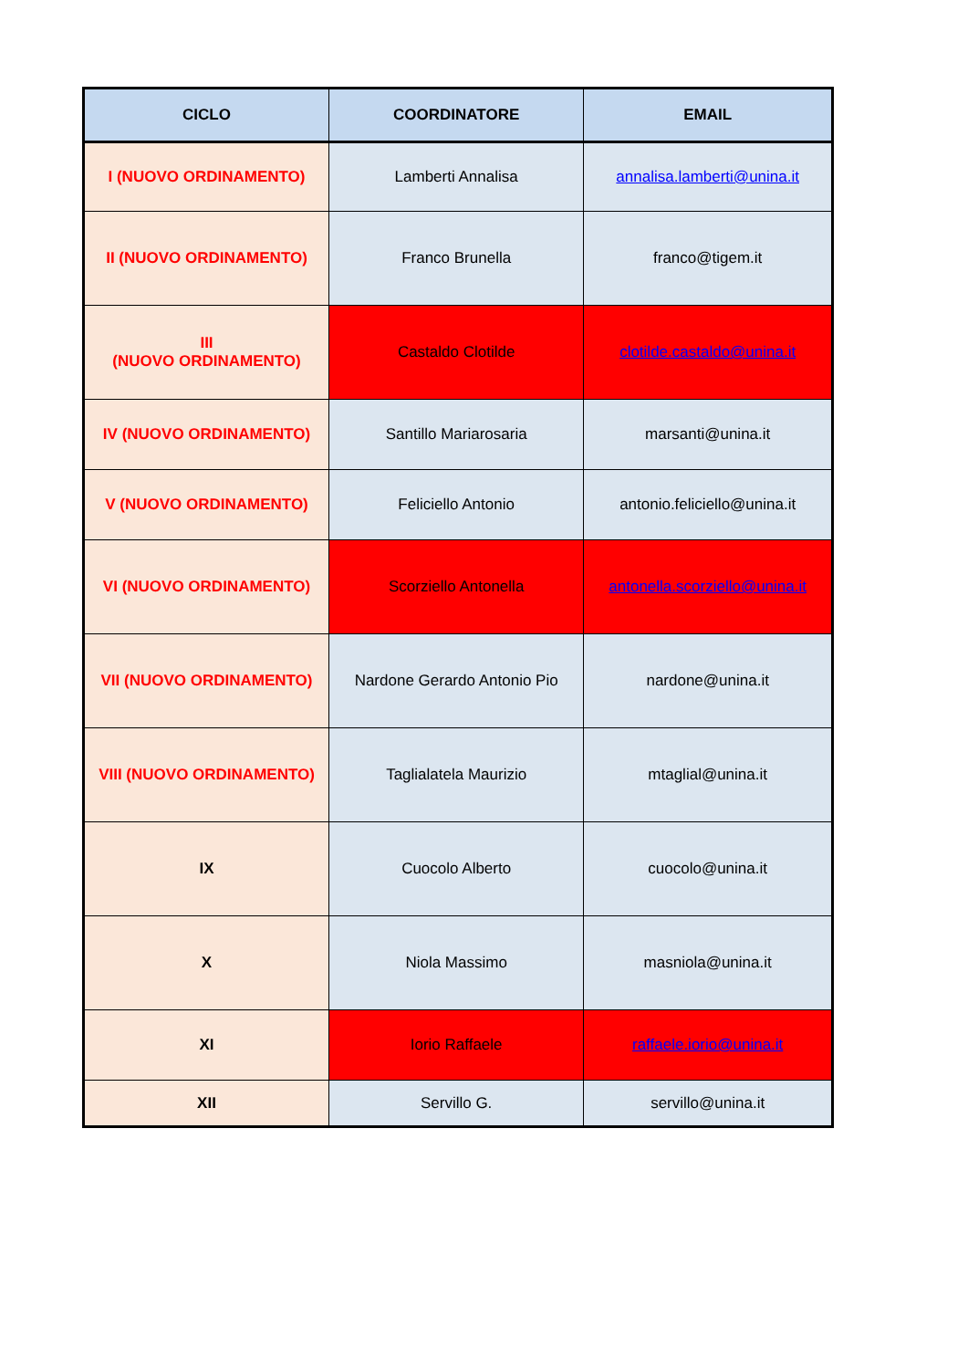| CICLO | COORDINATORE | EMAIL |
| --- | --- | --- |
| I (NUOVO ORDINAMENTO) | Lamberti Annalisa | annalisa.lamberti@unina.it |
| II (NUOVO ORDINAMENTO) | Franco Brunella | franco@tigem.it |
| III (NUOVO ORDINAMENTO) | Castaldo Clotilde | clotilde.castaldo@unina.it |
| IV (NUOVO ORDINAMENTO) | Santillo Mariarosaria | marsanti@unina.it |
| V (NUOVO ORDINAMENTO) | Feliciello Antonio | antonio.feliciello@unina.it |
| VI (NUOVO ORDINAMENTO) | Scorziello Antonella | antonella.scorziello@unina.it |
| VII (NUOVO ORDINAMENTO) | Nardone Gerardo Antonio Pio | nardone@unina.it |
| VIII (NUOVO ORDINAMENTO) | Taglialatela Maurizio | mtaglial@unina.it |
| IX | Cuocolo Alberto | cuocolo@unina.it |
| X | Niola Massimo | masniola@unina.it |
| XI | Iorio Raffaele | raffaele.iorio@unina.it |
| XII | Servillo G. | servillo@unina.it |